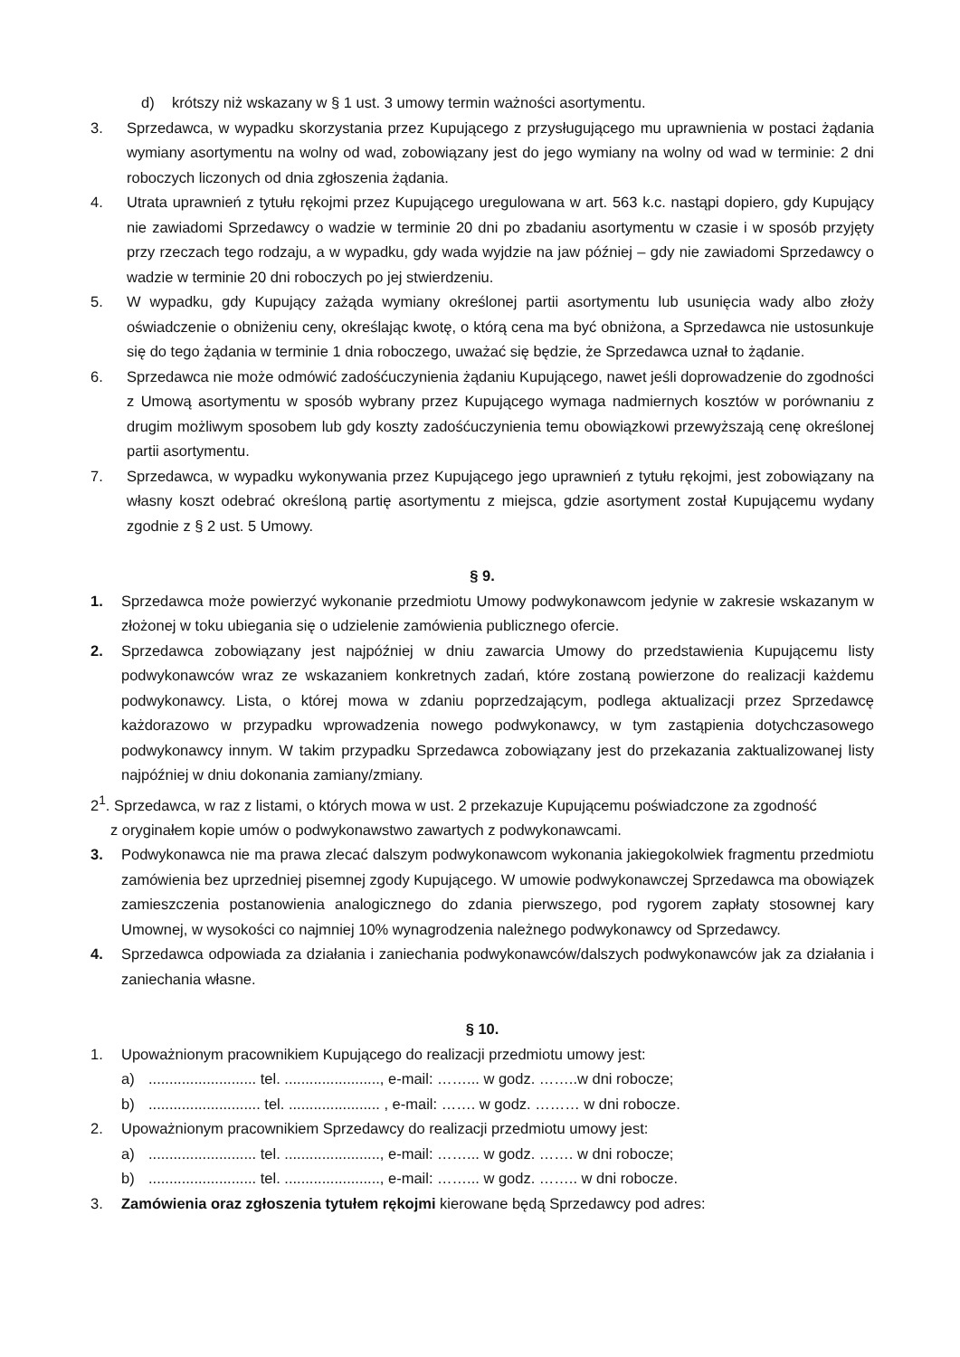d) krótszy niż wskazany w § 1 ust. 3 umowy termin ważności asortymentu.
3. Sprzedawca, w wypadku skorzystania przez Kupującego z przysługującego mu uprawnienia w postaci żądania wymiany asortymentu na wolny od wad, zobowiązany jest do jego wymiany na wolny od wad w terminie: 2 dni roboczych liczonych od dnia zgłoszenia żądania.
4. Utrata uprawnień z tytułu rękojmi przez Kupującego uregulowana w art. 563 k.c. nastąpi dopiero, gdy Kupujący nie zawiadomi Sprzedawcy o wadzie w terminie 20 dni po zbadaniu asortymentu w czasie i w sposób przyjęty przy rzeczach tego rodzaju, a w wypadku, gdy wada wyjdzie na jaw później – gdy nie zawiadomi Sprzedawcy o wadzie w terminie 20 dni roboczych po jej stwierdzeniu.
5. W wypadku, gdy Kupujący zażąda wymiany określonej partii asortymentu lub usunięcia wady albo złoży oświadczenie o obniżeniu ceny, określając kwotę, o którą cena ma być obniżona, a Sprzedawca nie ustosunkuje się do tego żądania w terminie 1 dnia roboczego, uważać się będzie, że Sprzedawca uznał to żądanie.
6. Sprzedawca nie może odmówić zadośćuczynienia żądaniu Kupującego, nawet jeśli doprowadzenie do zgodności z Umową asortymentu w sposób wybrany przez Kupującego wymaga nadmiernych kosztów w porównaniu z drugim możliwym sposobem lub gdy koszty zadośćuczynienia temu obowiązkowi przewyższają cenę określonej partii asortymentu.
7. Sprzedawca, w wypadku wykonywania przez Kupującego jego uprawnień z tytułu rękojmi, jest zobowiązany na własny koszt odebrać określoną partię asortymentu z miejsca, gdzie asortyment został Kupującemu wydany zgodnie z § 2 ust. 5 Umowy.
§ 9.
1. Sprzedawca może powierzyć wykonanie przedmiotu Umowy podwykonawcom jedynie w zakresie wskazanym w złożonej w toku ubiegania się o udzielenie zamówienia publicznego ofercie.
2. Sprzedawca zobowiązany jest najpóźniej w dniu zawarcia Umowy do przedstawienia Kupującemu listy podwykonawców wraz ze wskazaniem konkretnych zadań, które zostaną powierzone do realizacji każdemu podwykonawcy. Lista, o której mowa w zdaniu poprzedzającym, podlega aktualizacji przez Sprzedawcę każdorazowo w przypadku wprowadzenia nowego podwykonawcy, w tym zastąpienia dotychczasowego podwykonawcy innym. W takim przypadku Sprzedawca zobowiązany jest do przekazania zaktualizowanej listy najpóźniej w dniu dokonania zamiany/zmiany.
2<sup>1</sup>. Sprzedawca, w raz z listami, o których mowa w ust. 2 przekazuje Kupującemu poświadczone za zgodność
z oryginałem kopie umów o podwykonawstwo zawartych z podwykonawcami.
3. Podwykonawca nie ma prawa zlecać dalszym podwykonawcom wykonania jakiegokolwiek fragmentu przedmiotu zamówienia bez uprzedniej pisemnej zgody Kupującego. W umowie podwykonawczej Sprzedawca ma obowiązek zamieszczenia postanowienia analogicznego do zdania pierwszego, pod rygorem zapłaty stosownej kary Umownej, w wysokości co najmniej 10% wynagrodzenia należnego podwykonawcy od Sprzedawcy.
4. Sprzedawca odpowiada za działania i zaniechania podwykonawców/dalszych podwykonawców jak za działania i zaniechania własne.
§ 10.
1. Upoważnionym pracownikiem Kupującego do realizacji przedmiotu umowy jest:
a).......................... tel. ......................., e-mail: ……... w godz. ……..w dni robocze;
b)........................... tel. ...................... , e-mail: ……. w godz. ……… w dni robocze.
2. Upoważnionym pracownikiem Sprzedawcy do realizacji przedmiotu umowy jest:
a).......................... tel. ......................., e-mail: ……... w godz. ……. w dni robocze;
b).......................... tel. ......................., e-mail: ……... w godz. …….. w dni robocze.
3. Zamówienia oraz zgłoszenia tytułem rękojmi kierowane będą Sprzedawcy pod adres: